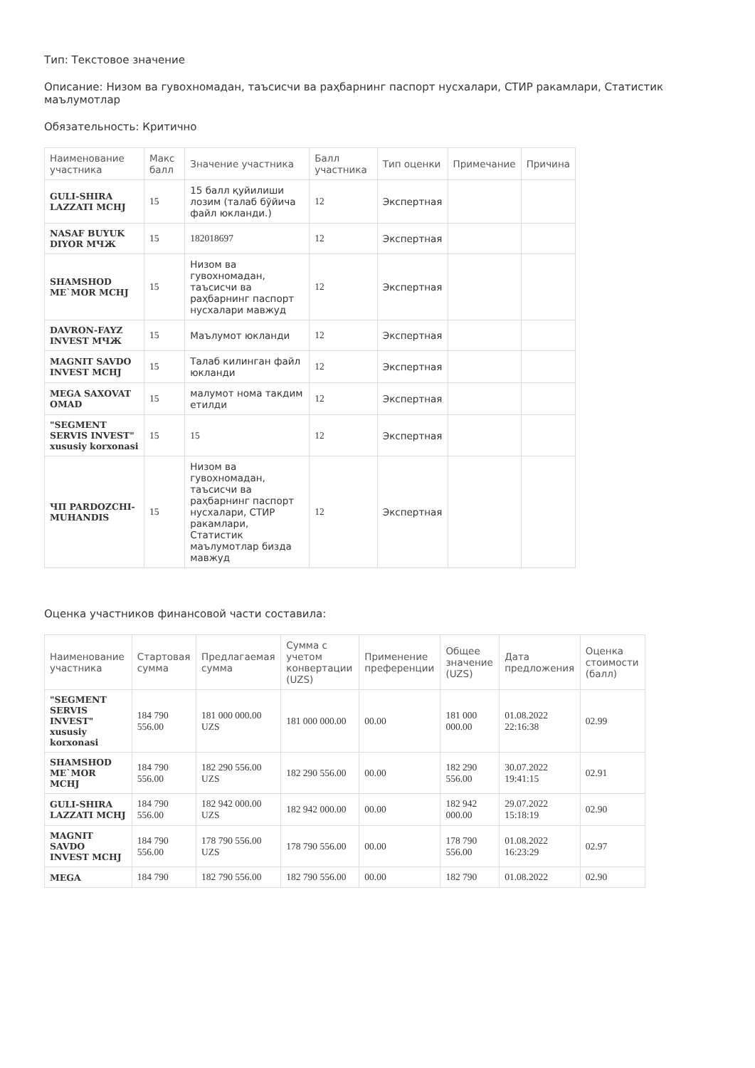Тип: Текстовое значение
Описание: Низом ва гувохномадан, таъсисчи ва раҳбарнинг паспорт нусхалари, СТИР ракамлари, Статистик маълумотлар
Обязательность: Критично
| Наименование участника | Макс балл | Значение участника | Балл участника | Тип оценки | Примечание | Причина |
| --- | --- | --- | --- | --- | --- | --- |
| GULI-SHIRA LAZZATI MCHJ | 15 | 15 балл қуйилиши лозим (талаб бўйича файл юкланди.) | 12 | Экспертная | | |
| NASAF BUYUK DIYOR МЧЖ | 15 | 182018697 | 12 | Экспертная | | |
| SHAMSHOD ME`MOR MCHJ | 15 | Низом ва гувохномадан, таъсисчи ва раҳбарнинг паспорт нусхалари мавжуд | 12 | Экспертная | | |
| DAVRON-FAYZ INVEST МЧЖ | 15 | Маълумот юкланди | 12 | Экспертная | | |
| MAGNIT SAVDO INVEST MCHJ | 15 | Талаб килинган файл юкланди | 12 | Экспертная | | |
| MEGA SAXOVAT OMAD | 15 | малумот нома такдим етилди | 12 | Экспертная | | |
| "SEGMENT SERVIS INVEST" xususiy korxonasi | 15 | 15 | 12 | Экспертная | | |
| ЧП PARDOZCHI-MUHANDIS | 15 | Низом ва гувохномадан, таъсисчи ва раҳбарнинг паспорт нусхалари, СТИР ракамлари, Статистик маълумотлар бизда мавжуд | 12 | Экспертная | | |
Оценка участников финансовой части составила:
| Наименование участника | Стартовая сумма | Предлагаемая сумма | Сумма с учетом конвертации (UZS) | Применение преференции | Общее значение (UZS) | Дата предложения | Оценка стоимости (балл) |
| --- | --- | --- | --- | --- | --- | --- | --- |
| "SEGMENT SERVIS INVEST" xususiy korxonasi | 184 790 556.00 | 181 000 000.00 UZS | 181 000 000.00 | 00.00 | 181 000 000.00 | 01.08.2022 22:16:38 | 02.99 |
| SHAMSHOD ME`MOR MCHJ | 184 790 556.00 | 182 290 556.00 UZS | 182 290 556.00 | 00.00 | 182 290 556.00 | 30.07.2022 19:41:15 | 02.91 |
| GULI-SHIRA LAZZATI MCHJ | 184 790 556.00 | 182 942 000.00 UZS | 182 942 000.00 | 00.00 | 182 942 000.00 | 29.07.2022 15:18:19 | 02.90 |
| MAGNIT SAVDO INVEST MCHJ | 184 790 556.00 | 178 790 556.00 UZS | 178 790 556.00 | 00.00 | 178 790 556.00 | 01.08.2022 16:23:29 | 02.97 |
| MEGA | 184 790 | 182 790 556.00 | 182 790 556.00 | 00.00 | 182 790 | 01.08.2022 | 02.90 |